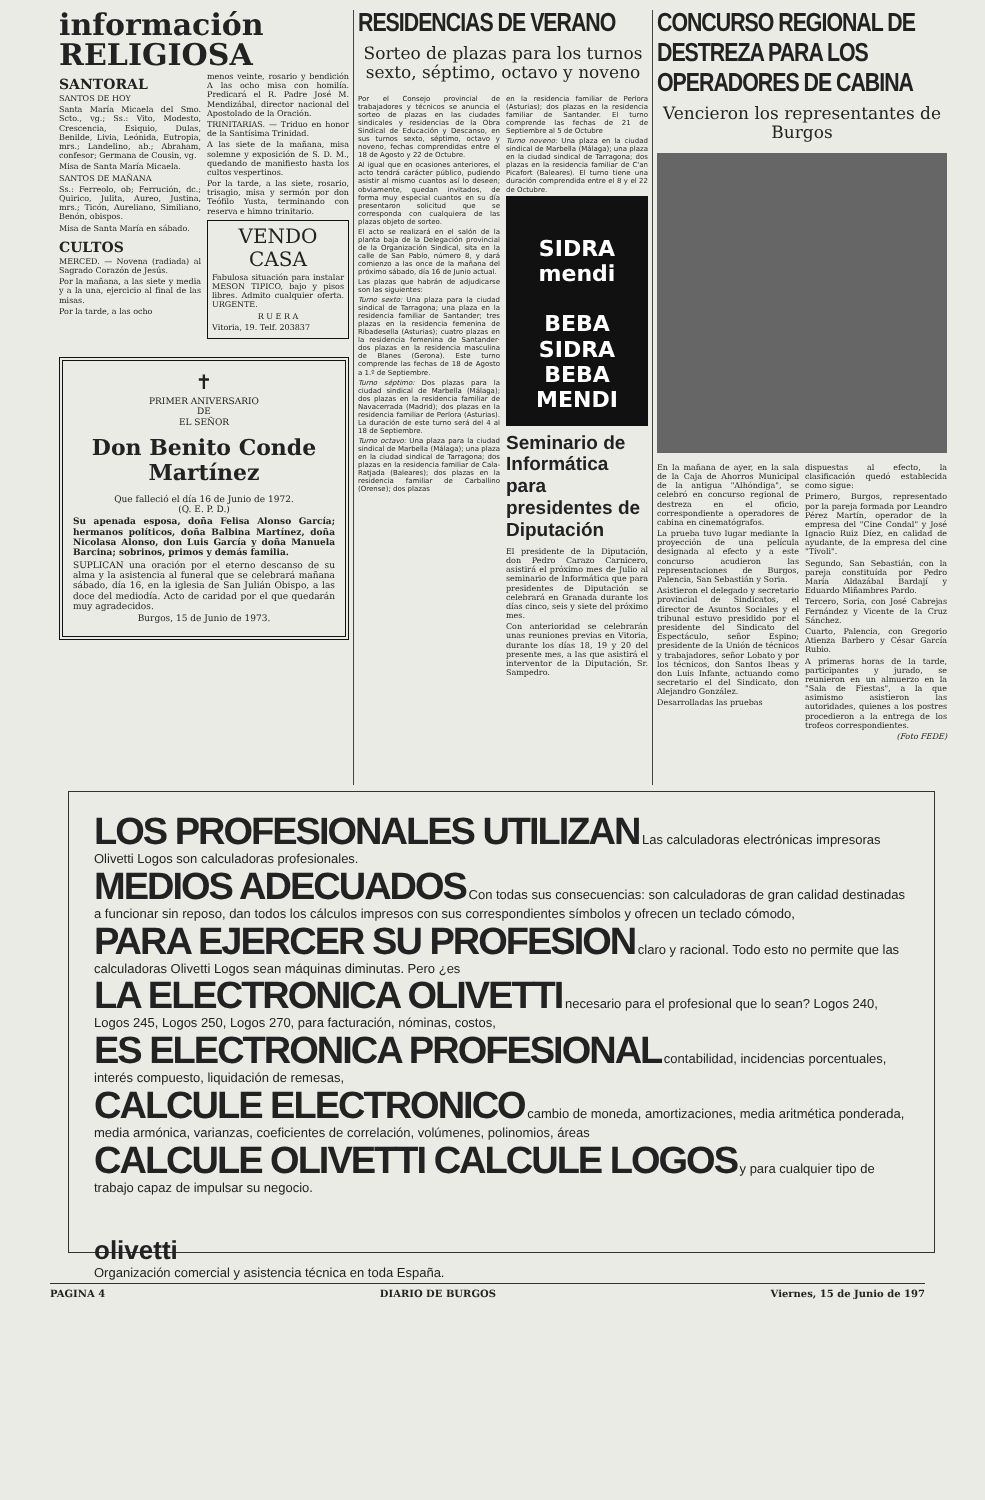información RELIGIOSA
SANTORAL
SANTOS DE HOY
Santa María Micaela del Smo. Scto., vg.; Ss.: Vito, Modesto, Crescencia, Esiquio, Dulas, Benilde, Livia, Leónida, Eutropia, mrs.; Landelino, ab.; Abraham, confesor; Germana de Cousin, vg.
Misa de Santa María Micaela.
SANTOS DE MAÑANA
Ss.: Ferreolo, ob; Ferrución, dc.; Quirico, Julita, Aureo, Justina, mrs.; Ticón, Aureliano, Similiano, Benón, obispos.
Misa de Santa María en sábado.
CULTOS
MERCED. — Novena (radiada) al Sagrado Corazón de Jesús.
Por la mañana, a las siete y media y a la una, ejercicio al final de las misas.
Por la tarde, a las ocho
menos veinte, rosario y bendición A las ocho misa con homilía. Predicará el R. Padre José M. Mendizábal, director nacional del Apostolado de la Oración.
TRINITARIAS. — Triduo en honor de la Santísima Trinidad.
A las siete de la mañana, misa solemne y exposición de S. D. M., quedando de manifiesto hasta los cultos vespertinos.
Por la tarde, a las siete, rosario, trisagio, misa y sermón por don Teófilo Yusta, terminando con reserva e himno trinitario.
VENDO CASA
Fabulosa situación para instalar MESON TIPICO, bajo y pisos libres. Admito cualquier oferta. URGENTE.
R U E R A
Vitoria, 19. Telf. 203837
✝
PRIMER ANIVERSARIO
DE
EL SEÑOR
Don Benito Conde Martínez
Que falleció el día 16 de Junio de 1972.
(Q. E. P. D.)
Su apenada esposa, doña Felisa Alonso García; hermanos políticos, doña Balbina Martínez, doña Nicolasa Alonso, don Luis García y doña Manuela Barcina; sobrinos, primos y demás familia.
SUPLICAN una oración por el eterno descanso de su alma y la asistencia al funeral que se celebrará mañana sábado, día 16, en la iglesia de San Julián Obispo, a las doce del mediodía. Acto de caridad por el que quedarán muy agradecidos.
Burgos, 15 de Junio de 1973.
RESIDENCIAS DE VERANO
Sorteo de plazas para los turnos sexto, séptimo, octavo y noveno
Por el Consejo provincial de trabajadores y técnicos se anuncia el sorteo de plazas en las ciudades sindicales y residencias de la Obra Sindical de Educación y Descanso, en sus turnos sexto, séptimo, octavo y noveno, fechas comprendidas entre el 18 de Agosto y 22 de Octubre.
Al igual que en ocasiones anteriores, el acto tendrá carácter público, pudiendo asistir al mismo cuantos así lo deseen; obviamente, quedan invitados, de forma muy especial cuantos en su día presentaron solicitud que se corresponda con cualquiera de las plazas objeto de sorteo.
El acto se realizará en el salón de la planta baja de la Delegación provincial de la Organización Sindical, sita en la calle de San Pablo, número 8, y dará comienzo a las once de la mañana del próximo sábado, día 16 de Junio actual.
Las plazas que habrán de adjudicarse son las siguientes:
Turno sexto: Una plaza para la ciudad sindical de Tarragona; una plaza en la residencia familiar de Santander; tres plazas en la residencia femenina de Ribadesella (Asturias); cuatro plazas en la residencia femenina de Santander· dos plazas en la residencia masculina de Blanes (Gerona). Este turno comprende las fechas de 18 de Agosto a 1.º de Septiembre.
Turno séptimo: Dos plazas para la ciudad sindical de Marbella (Málaga); dos plazas en la residencia familiar de Navacerrada (Madrid); dos plazas en la residencia familiar de Perlora (Asturias). La duración de este turno será del 4 al 18 de Septiembre.
Turno octavo: Una plaza para la ciudad sindical de Marbella (Málaga); una plaza en la ciudad sindical de Tarragona; dos plazas en la residencia familiar de Cala-Ratjada (Baleares); dos plazas en la residencia familiar de Carballino (Orense); dos plazas
en la residencia familiar de Perlora (Asturias); dos plazas en la residencia familiar de Santander. El turno comprende las fechas de 21 de Septiembre al 5 de Octubre
Turno noveno: Una plaza en la ciudad sindical de Marbella (Málaga); una plaza en la ciudad sindical de Tarragona; dos plazas en la residencia familiar de C'an Picafort (Baleares). El turno tiene una duración comprendida entre el 8 y el 22 de Octubre.
SIDRA mendi
BEBA SIDRA
BEBA MENDI
Seminario de Informática para presidentes de Diputación
El presidente de la Diputación, don Pedro Carazo Carnicero, asistirá el próximo mes de Julio al seminario de Informática que para presidentes de Diputación se celebrará en Granada durante los días cinco, seis y siete del próximo mes.
Con anterioridad se celebrarán unas reuniones previas en Vitoria, durante los días 18, 19 y 20 del presente mes, a las que asistirá el interventor de la Diputación, Sr. Sampedro.
CONCURSO REGIONAL DE DESTREZA PARA LOS OPERADORES DE CABINA
Vencieron los representantes de Burgos
En la mañana de ayer, en la sala de la Caja de Ahorros Municipal de la antigua "Alhóndiga", se celebró en concurso regional de destreza en el oficio, correspondiente a operadores de cabina en cinematógrafos.
La prueba tuvo lugar mediante la proyección de una película designada al efecto y a este concurso acudieron las representaciones de Burgos, Palencia, San Sebastián y Soria.
Asistieron el delegado y secretario provincial de Sindicatos, el director de Asuntos Sociales y el tribunal estuvo presidido por el presidente del Sindicato del Espectáculo, señor Espino; presidente de la Unión de técnicos y trabajadores, señor Lobato y por los técnicos, don Santos Ibeas y don Luis Infante, actuando como secretario el del Sindicato, don Alejandro González.
Desarrolladas las pruebas
dispuestas al efecto, la clasificación quedó establecida como sigue:
Primero, Burgos, representado por la pareja formada por Leandro Pérez Martín, operador de la empresa del "Cine Condal" y José Ignacio Ruiz Díez, en calidad de ayudante, de la empresa del cine "Tívoli".
Segundo, San Sebastián, con la pareja constituída por Pedro María Aldazábal Bardají y Eduardo Miñambres Pardo.
Tercero, Soria, con José Cabrejas Fernández y Vicente de la Cruz Sánchez.
Cuarto, Palencia, con Gregorio Atienza Barbero y César García Rubio.
A primeras horas de la tarde, participantes y jurado, se reunieron en un almuerzo en la "Sala de Fiestas", a la que asimismo asistieron las autoridades, quienes a los postres procedieron a la entrega de los trofeos correspondientes.
(Foto FEDE)
LOS PROFESIONALES UTILIZAN Las calculadoras electrónicas impresoras Olivetti Logos son calculadoras profesionales.
MEDIOS ADECUADOS Con todas sus consecuencias: son calculadoras de gran calidad destinadas a funcionar sin reposo, dan todos los cálculos impresos con sus correspondientes símbolos y ofrecen un teclado cómodo,
PARA EJERCER SU PROFESION claro y racional. Todo esto no permite que las calculadoras Olivetti Logos sean máquinas diminutas. Pero ¿es
LA ELECTRONICA OLIVETTI necesario para el profesional que lo sean? Logos 240, Logos 245, Logos 250, Logos 270, para facturación, nóminas, costos,
ES ELECTRONICA PROFESIONAL contabilidad, incidencias porcentuales, interés compuesto, liquidación de remesas,
CALCULE ELECTRONICO cambio de moneda, amortizaciones, media aritmética ponderada, media armónica, varianzas, coeficientes de correlación, volúmenes, polinomios, áreas
CALCULE OLIVETTI CALCULE LOGOS y para cualquier tipo de trabajo capaz de impulsar su negocio.
olivetti
Organización comercial y asistencia técnica en toda España.
PAGINA 4 DIARIO DE BURGOS Viernes, 15 de Junio de 197